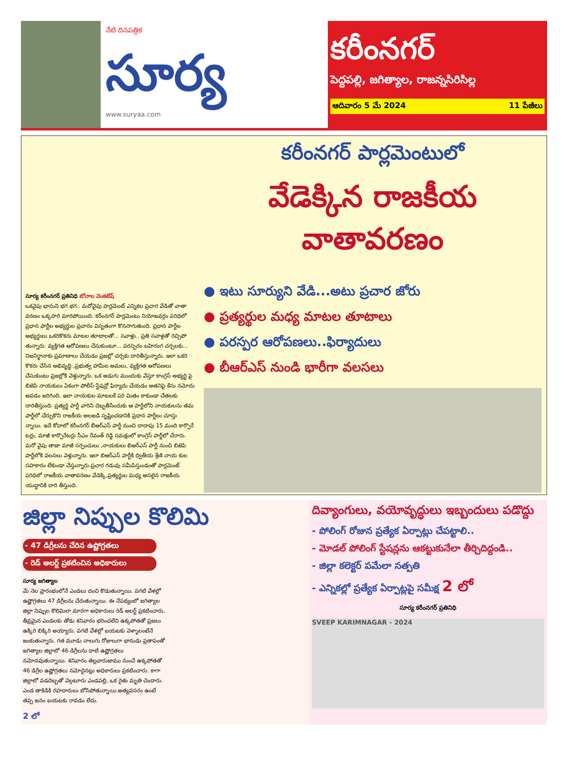నేటి దినపత్రిక
సూర్య
www.suryaa.com
కరీంనగర్
పెద్దపల్లి, జగిత్యాల, రాజన్నసిరిసిల్ల
ఆదివారం 5 మే 2024 11 పేజీలు
సూర్య కరీంనగర్ ప్రతినిధి బోనాల వెంకటేష్
ఒకవైపు భానుని భగ భగ.. మరోవైపు పార్లమెంట్ ఎన్నికల ప్రచార వేడితో వాతా వరణం ఒక్కసారి మారిపోయింది. కరీంనగర్ పార్లమెంటు నియోజవర్గం పరిధిలో ప్రధాన పార్టీల అభ్యర్థుల ప్రచారం విసృతంగా కొనసాగుతుంది. ప్రధాన పార్టీల అభ్యర్థులు ఒకరికొకరు మాటల తూటాలతో... సవాళ్లు.. ప్రతి సవాళ్లతో రెచ్చిపో తున్నారు. వ్యక్తిగత ఆరోపణలు చేసుకుంటూ... పరస్పరం బహిరంగ చర్చలకు... నిజనిర్థానాకు ప్రమాణాలు చేయడం ప్రజల్లో చర్చకు దారితీస్తున్నారు. ఇలా ఒకరి కొకరు చేసిన అభివృద్ధి ,ప్రభుత్వ హామీల అమలు, వ్యక్తిగత ఆరోపణలు చేసుకుంటు ప్రజల్లోకి వెళ్తున్నారు. ఒక అడుగు ముందుకు వేస్తూ కాంగ్రెస్ అభ్యర్థి పై బిజెపి నాయకులు ఏకంగా పోలీస్ స్టేషన్లో ఫిర్యాదు చేయడం అతనిపై కేసు నమోదు అవడం జరిగింది. ఇలా నాయకుల మాటలకే పరి మితం కాకుండా చేతలకు దారితీస్తుంది. ప్రత్యర్థి పార్టీ వారిని దెబ్బతీసేందుకు ఆ పార్టీలోని నాయకులను తమ పార్టీలో చేర్చుకొని రాజకీయ అలజడి సృష్టించడానికి ప్రధాన పార్టీలు చూస్తు న్నాయి. ఇదే కోవాలో కరీంనగర్ బీఆర్ఎస్ పార్టీ నుంచి దాదాపు 15 మంది కార్పొరే టర్లు, మాజీ కార్పొరేటర్లు సీఎం రేవంత్ రెడ్డి సమక్షంలో కాంగ్రెస్ పార్టీలో చేరారు. మరో వైపు తాజా మాజీ సర్పంచులు ,నాయకులు బిఆర్ఎస్ పార్టీ నుంచి బిజెపి పార్టీలోకి వలసలు వెళ్తున్నారు. ఇలా బిఆర్ఎస్ పార్టీకి ద్వితీయ శ్రేణి నాయ కుల సహకారం లేకుండా చేస్తున్నారు.ప్రచార గడువు సమీపిస్తుండంతో పార్లమెంట్ పరిధిలో రాజకీయ వాతావరణం వేడెక్కి,ప్రత్యర్థుల మధ్య అసలైన రాజకీయ యుద్ధానికి దారి తీస్తుంది.
కరీంనగర్ పార్లమెంటులో
వేడెక్కిన రాజకీయ వాతావరణం
● ఇటు సూర్యుని వేడి...అటు ప్రచార జోరు
● ప్రత్యర్థుల మధ్య మాటల తూటాలు
● పరస్పర ఆరోపణలు..ఫిర్యాదులు
● బీఆర్ఎస్ నుండి భారీగా వలసలు
జిల్లా నిప్పుల కొలిమి
- 47 డిగ్రీలను చేరిన ఉష్ణోగ్రతలు
- రెడ్ అలర్ట్ ప్రకటించిన అధికారులు
సూర్య జగిత్యాల
మే నెల ప్రారంభంలోనే ఎండలు దంచి కొడుతున్నాయి. పగటి వేళల్లో ఉష్ణోగ్రతలు 47 డిగ్రీలను చేరుతున్నాయి. ఈ నేపథ్యంలో జగిత్యాల జిల్లా నిప్పుల కొలిమిలా మారగా అధికారులు రెడ్ అలర్ట్ ప్రకటించారు. తీవ్రమైన ఎండలకు తోడు శనివారం భరించలేని ఉక్కపోతతో ప్రజలు ఉక్కిరి బిక్కిరి అయ్యారు. పగటి వేళల్లో బయటకు వెళ్ళాలంటేనే జంకుతున్నారు. గత మూడు నాలుగు రోజులుగా భానుడు ప్రతాపంతో జగిత్యాల జిల్లాలో 46 డిగ్రీలను దాటి ఉష్ణోగ్రతలు నమోదవుతున్నాయి. శనివారం తెల్లవారుజాము నుంచే ఉక్కపోతతో 46 డిగ్రీల ఉష్ణోగ్రతలు నమోదైనట్లు అధికారులు ప్రకటించారు. కాగా జిల్లాలో వడదెబ్బతో వెల్గటూరు ఎండపల్లి, ఒక రైతు మృతి చెందారు. ఎండ తాకిడికి రహదారులు బోసిపోతున్నాయి.అత్యవసరం ఉంటే తప్ప జనం బయటకు రావడం లేదు.
2 లో
దివ్యాంగులు, వయోవృద్ధులు ఇబ్బందులు పడొద్దు
- పోలింగ్ రోజున ప్రత్యేక ఏర్పాట్లు చేపట్టాలి..
- మోడల్ పోలింగ్ స్టేషన్లను ఆకట్టుకునేలా తీర్చిదిద్దండి..
- జిల్లా కలెక్టర్ పమేలా సత్పతి
- ఎన్నికల్లో ప్రత్యేక ఏర్పాట్లపై సమీక్ష 2 లో
సూర్య కరీంనగర్ ప్రతినిధి
SVEEP KARIMNAGAR - 2024